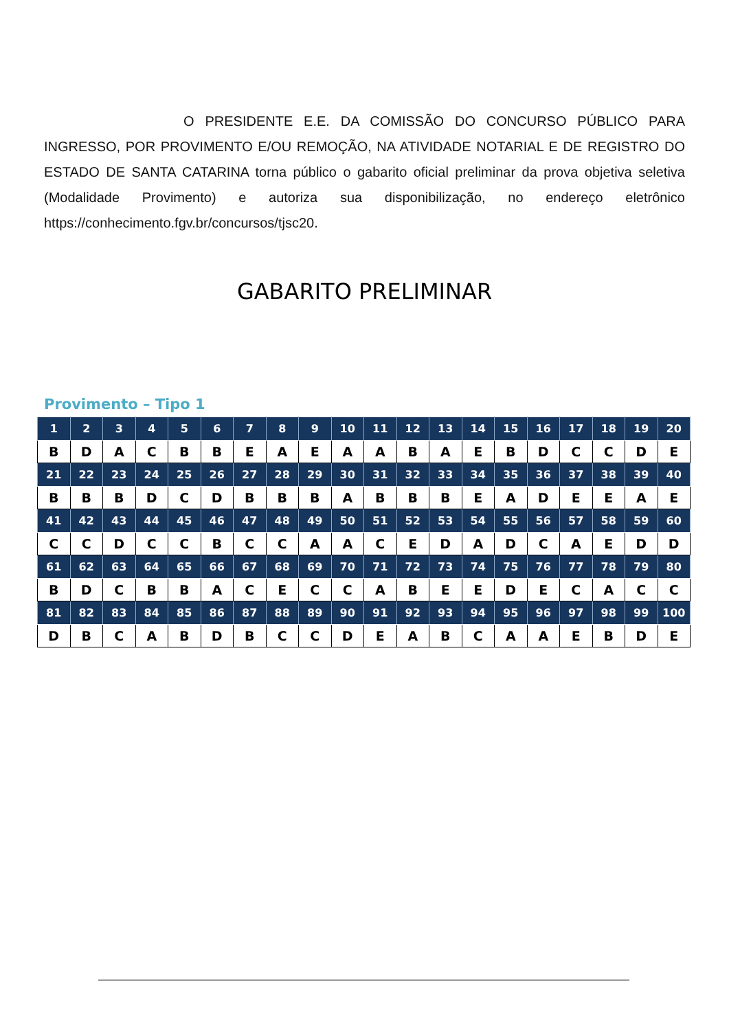O PRESIDENTE E.E. DA COMISSÃO DO CONCURSO PÚBLICO PARA INGRESSO, POR PROVIMENTO E/OU REMOÇÃO, NA ATIVIDADE NOTARIAL E DE REGISTRO DO ESTADO DE SANTA CATARINA torna público o gabarito oficial preliminar da prova objetiva seletiva (Modalidade Provimento) e autoriza sua disponibilização, no endereço eletrônico https://conhecimento.fgv.br/concursos/tjsc20.
GABARITO PRELIMINAR
Provimento – Tipo 1
| 1 | 2 | 3 | 4 | 5 | 6 | 7 | 8 | 9 | 10 | 11 | 12 | 13 | 14 | 15 | 16 | 17 | 18 | 19 | 20 |
| B | D | A | C | B | B | E | A | E | A | A | B | A | E | B | D | C | C | D | E |
| 21 | 22 | 23 | 24 | 25 | 26 | 27 | 28 | 29 | 30 | 31 | 32 | 33 | 34 | 35 | 36 | 37 | 38 | 39 | 40 |
| B | B | B | D | C | D | B | B | B | A | B | B | B | E | A | D | E | E | A | E |
| 41 | 42 | 43 | 44 | 45 | 46 | 47 | 48 | 49 | 50 | 51 | 52 | 53 | 54 | 55 | 56 | 57 | 58 | 59 | 60 |
| C | C | D | C | C | B | C | C | A | A | C | E | D | A | D | C | A | E | D | D |
| 61 | 62 | 63 | 64 | 65 | 66 | 67 | 68 | 69 | 70 | 71 | 72 | 73 | 74 | 75 | 76 | 77 | 78 | 79 | 80 |
| B | D | C | B | B | A | C | E | C | C | A | B | E | E | D | E | C | A | C | C |
| 81 | 82 | 83 | 84 | 85 | 86 | 87 | 88 | 89 | 90 | 91 | 92 | 93 | 94 | 95 | 96 | 97 | 98 | 99 | 100 |
| D | B | C | A | B | D | B | C | C | D | E | A | B | C | A | A | E | B | D | E |